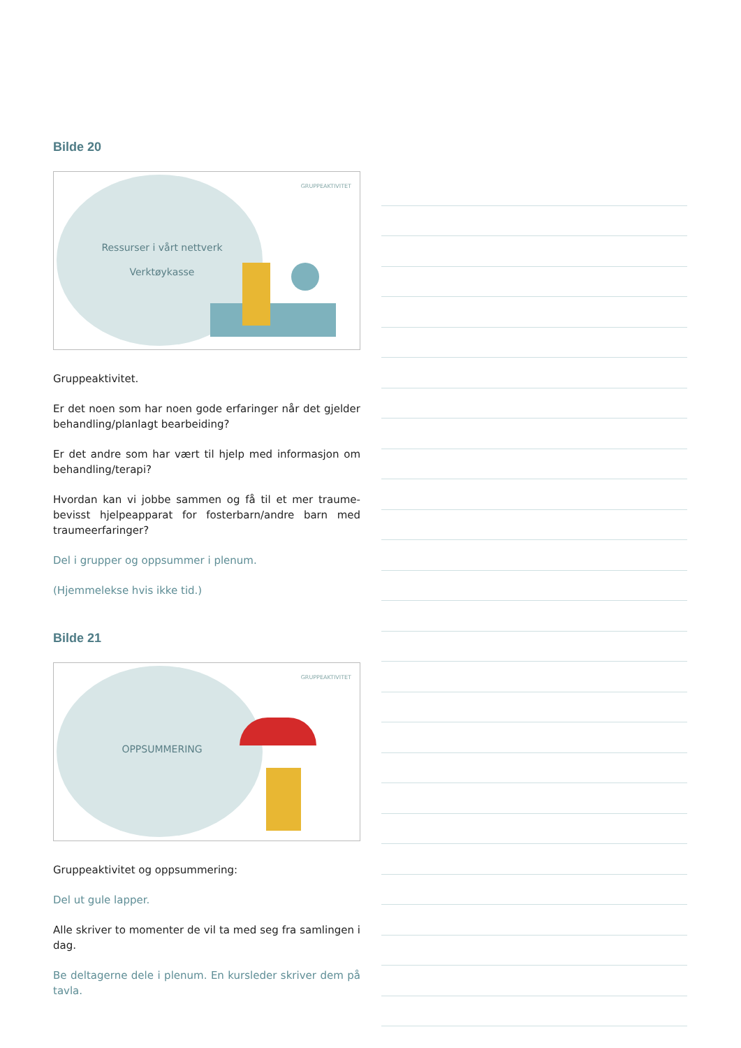Bilde 20
GRUPPEAKTIVITET
Ressurser i vårt nettverk
Verktøykasse
Gruppeaktivitet.
Er det noen som har noen gode erfaringer når det gjelder behandling/planlagt bearbeiding?
Er det andre som har vært til hjelp med informasjon om behandling/terapi?
Hvordan kan vi jobbe sammen og få til et mer traume­bevisst hjelpeapparat for fosterbarn/andre barn med traumeerfaringer?
Del i grupper og oppsummer i plenum.
(Hjemmelekse hvis ikke tid.)
Bilde 21
GRUPPEAKTIVITET
OPPSUMMERING
Gruppeaktivitet og oppsummering:
Del ut gule lapper.
Alle skriver to momenter de vil ta med seg fra samlingen i dag.
Be deltagerne dele i plenum. En kursleder skriver dem på tavla.